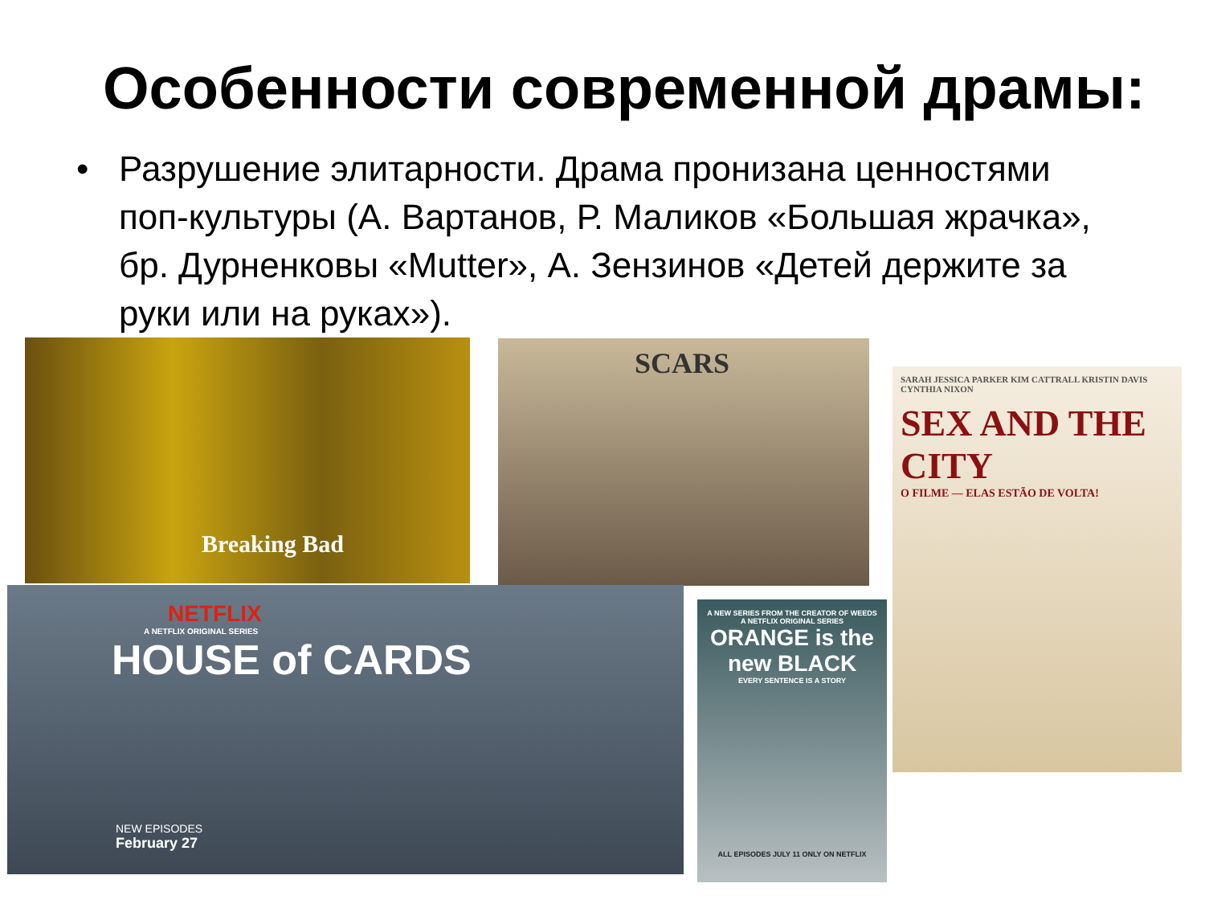Особенности современной драмы:
• Разрушение элитарности. Драма пронизана ценностями поп-культуры (А. Вартанов, Р. Маликов «Большая жрачка», бр. Дурненковы «Mutter», А. Зензинов «Детей держите за руки или на руках»).
Breaking Bad SCARS
SARAH JESSICA PARKER KIM CATTRALL KRISTIN DAVIS CYNTHIA NIXON
SEX AND THE CITY
O FILME — ELAS ESTÃO DE VOLTA!
NETFLIX
A NETFLIX ORIGINAL SERIES
HOUSE of CARDS
NEW EPISODES
February 27
A NEW SERIES FROM THE CREATOR OF WEEDS
A NETFLIX ORIGINAL SERIES
ORANGE is the new BLACK
EVERY SENTENCE IS A STORY
ALL EPISODES JULY 11 ONLY ON NETFLIX